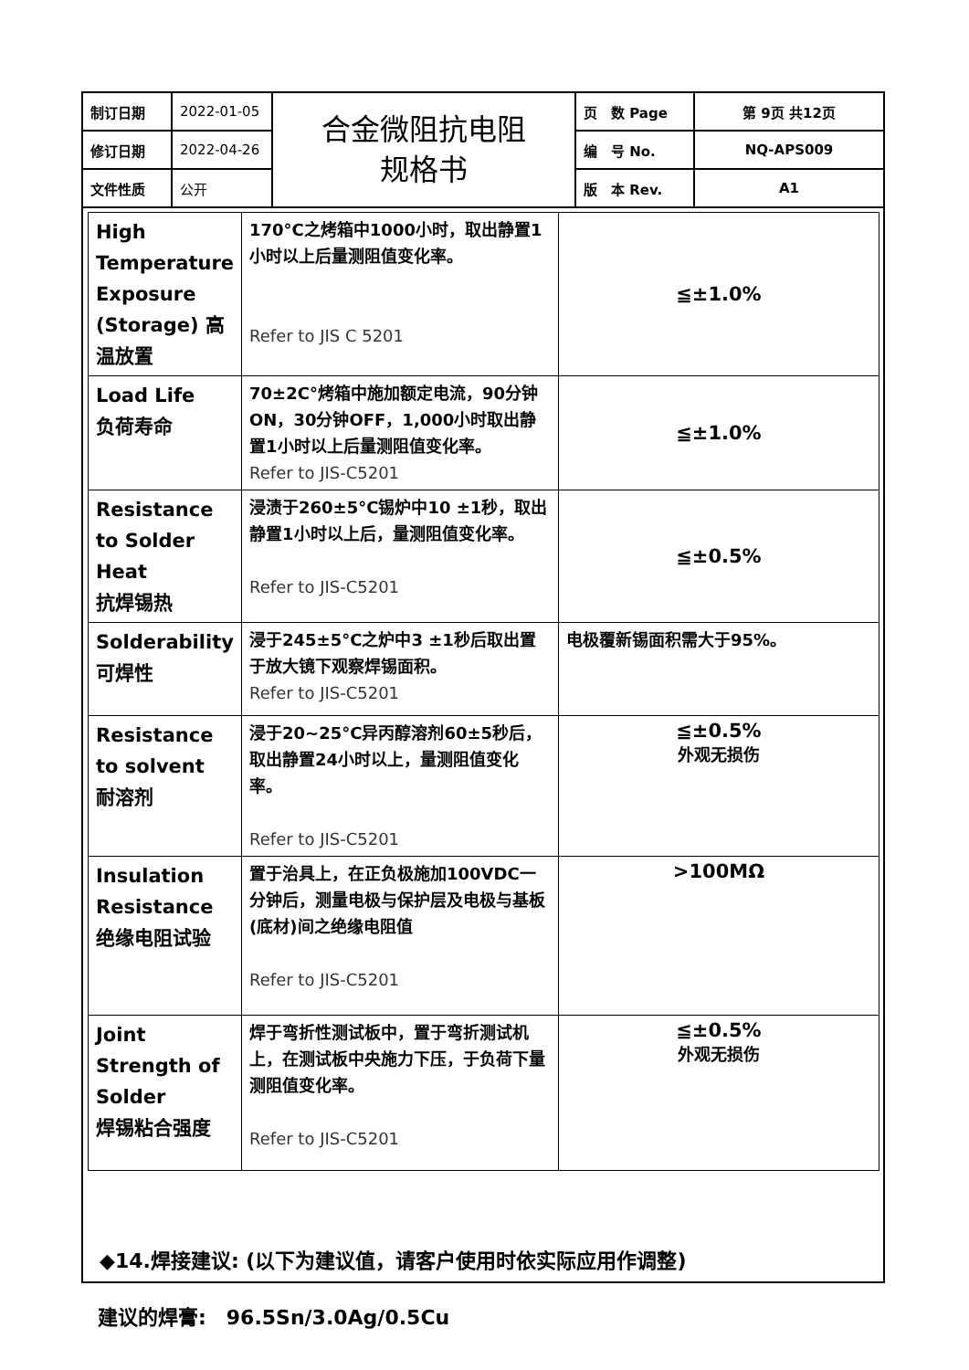| 制订日期 | 2022-01-05 | 合金微阻抗电阻 规格书 | 页 数 Page | 第 9页 共12页 |
| 修订日期 | 2022-04-26 | | 编 号 No. | NQ-APS009 |
| 文件性质 | 公开 | | 版 本 Rev. | A1 |
| High Temperature Exposure (Storage) 高温放置 | 170°C之烤箱中1000小时，取出静置1小时以上后量测阻值变化率。 Refer to JIS C 5201 | ≦±1.0% |
| Load Life 负荷寿命 | 70±2C°烤箱中施加额定电流，90分钟ON，30分钟OFF，1,000小时取出静置1小时以上后量测阻值变化率。 Refer to JIS-C5201 | ≦±1.0% |
| Resistance to Solder Heat 抗焊锡热 | 浸渍于260±5°C锡炉中10 ±1秒，取出静置1小时以上后，量测阻值变化率。 Refer to JIS-C5201 | ≦±0.5% |
| Solderability 可焊性 | 浸于245±5°C之炉中3 ±1秒后取出置于放大镜下观察焊锡面积。 Refer to JIS-C5201 | 电极覆新锡面积需大于95%。 |
| Resistance to solvent 耐溶剂 | 浸于20~25°C异丙醇溶剂60±5秒后，取出静置24小时以上，量测阻值变化率。 Refer to JIS-C5201 | ≦±0.5% 外观无损伤 |
| Insulation Resistance 绝缘电阻试验 | 置于治具上，在正负极施加100VDC一分钟后，测量电极与保护层及电极与基板(底材)间之绝缘电阻值 Refer to JIS-C5201 | >100MΩ |
| Joint Strength of Solder 焊锡粘合强度 | 焊于弯折性测试板中，置于弯折测试机上，在测试板中央施力下压，于负荷下量测阻值变化率。 Refer to JIS-C5201 | ≦±0.5% 外观无损伤 |
◆14.焊接建议: (以下为建议值，请客户使用时依实际应用作调整)
建议的焊膏:　96.5Sn/3.0Ag/0.5Cu